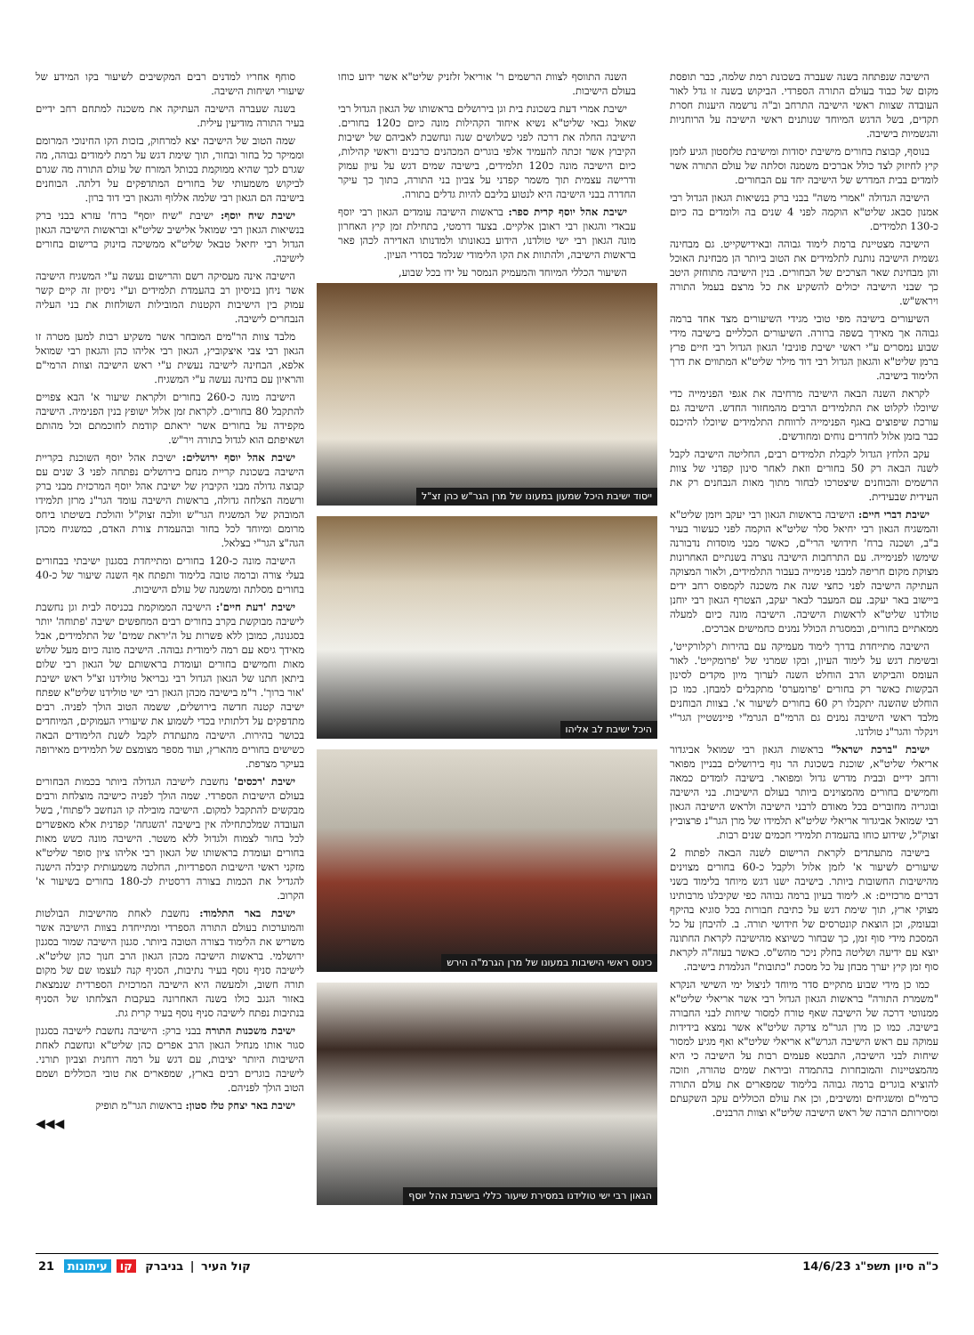הישיבה שנפתחה בשנה שעברה בשכונת רמת שלמה, כבר תופסת מקום של כבוד בעולם התורה הספרדי. הביקוש בשנה זו גדל לאור העובדה שצוות ראשי הישיבה התרחב וב"ה נרשמה היענות חסרת תקדים, בשל הדגש המיוחד שנותנים ראשי הישיבה על הרוחניות והגשמיות בישיבה.
בנוסף, קבוצת בחורים מישיבת יסודות ומישיבת טלזסטון הגיע לזמן קיץ לחיזוק לצד כולל אברכים משמנה וסלתה של עולם התורה אשר לומדים בבית המדרש של הישיבה יחד עם הבחורים.
הישיבה הגדולה "אמרי משה" בבני ברק בנשיאות הגאון הגדול רבי אמנון סבאג שליט"א הוקמה לפני 4 שנים בה ולומדים בה כיום כ-130 תלמידים.
הישיבה מצטיינת ברמת לימוד גבוהה ובאידישקייט. גם מבחינה גשמית הישיבה נותנת לתלמידים את הטוב ביותר הן מבחינת האוכל והן מבחינת שאר הצרכים של הבחורים. בנין הישיבה מתוחזק היטב כך שבני הישיבה יכולים להשקיע את כל מרצם בעמל התורה ויראש"ש.
השיעורים בישיבה מפי טובי מגידי השיעורים מצד אחד ברמה גבוהה אך מאידך בשפה ברורה. השיעורים הכלליים בישיבה מידי שבוע נמסרים ע"י ראשי ישיבת פוניבז' הגאון הגדול רבי חיים פרץ ברמן שליט"א והגאון הגדול רבי דוד מילר שליט"א המתווים את דרך הלימוד בישיבה.
לקראת השנה הבאה הישיבה מרחיבה את אגפי הפנימייה כדי שיוכלו לקלוט את התלמידים הרבים מהמחזור החדש. הישיבה גם עורכת שיפוצים באגף הפנימייה לרווחת התלמידים שיוכלו להיכנס כבר בזמן אלול לחדרים נוחים ומחודשים.
עקב הלחץ הגדול לקבלת תלמידים רבים, החליטה הישיבה לקבל לשנה הבאה רק 50 בחורים וזאת לאחר סינון קפדני של צוות הרשמים והבוחנים שיצטרכו לבחור מתוך מאות הנבחנים רק את העידית שבעידית.
ישיבת דברי חיים: הישיבה בראשות הגאון רבי יעקב ויזמן שליט"א והמשגיח הגאון רבי יחיאל סלר שליט"א הוקמה לפני כעשור בעיר ב"ב, ושכנה ברח' חידושי הרי"ם, כאשר מבני מוסדות נדבורנה שימשו לפנימייה. עם התרחבות הישיבה נוצרה בשנתיים האחרונות מצוקת מקום חריפה למבני פנימייה בעבור התלמידים, ולאור המצוקה העתיקה הישיבה לפני כחצי שנה את משכנה לקמפוס רחב ידים ביישוב באר יעקב. עם המעבר לבאר יעקב, הצטרף הגאון רבי יוחנן טולדנו שליט"א לראשות הישיבה. הישיבה מונה כיום למעלה ממאתיים בחורים, ובמסגרת הכולל נמנים כחמישים אברכים.
הישיבה מתייחדת בדרך לימוד מעמיקה עם בהירות ו'קלורקייט', ובשימת דגש על לימוד העיון, ובקו שמרני של 'פרומקייט'. לאור העומס והביקוש הרב הוחלט השנה לערוך מיון מקדים לסינון הבקשות כאשר רק בחורים 'פרומערס' מתקבלים למבחן. כמו כן הוחלט שהשנה יתקבלו רק 60 בחורים לשיעור א'. בצוות הבוחנים מלבד ראשי הישיבה נמנים גם הרמי"ם הגרמ"י פיינשטיין הגר"י וינקלר והגר"נ טולדנו.
ישיבת "ברכת ישראל" בראשות הגאון רבי שמואל אביגדור אריאלי שליט"א, שוכנת בשכונת הר נוף בירושלים בבניין מפואר ורחב ידיים ובבית מדרש גדול ומפואר. בישיבה לומדים כמאה וחמישים בחורים מהמצוינים ביותר בעולם הישיבות. בני הישיבה ובוגריה מחוברים בכל מאודם לרבני הישיבה ולראש הישיבה הגאון רבי שמואל אביגדור אריאלי שליט"א תלמידו של מרן הגר"נ פרצוביץ זצוק"ל, שידוע כוחו בהעמדת תלמידי חכמים שנים רבות.
בישיבה מתעתדים לקראת הרישום לשנה הבאה לפתוח 2 שיעורים לשיעור א' לזמן אלול ולקבל כ-60 בחורים מצוינים מהישיבות החשובות ביותר. בישיבה ישנו דגש מיוחד בלימוד בשני דברים מרכזיים: א. לימוד בעיון ברמה גבוהה כפי שקיבלנו מרבותינו מצוקי ארץ, תוך שימת דגש על כתיבת חבורות בכל סוגיא בהיקף ובעומק, וכן הוצאת קונטרסים של חידושי תורה. ב. להיבחן על כל המסכת מידי סוף זמן, כך שבחור כשיוצא מהישיבה לקראת החתונה יוצא עם ידיעה ושליטה בחלק ניכר מהש"ס. כאשר בעזה"ה לקראת סוף זמן קיץ יערך מבחן על כל מסכת "כתובות" הנלמדת בישיבה.
כמו כן מידי שבוע מתקיים סדר מיוחד לניצול ימי השישי הנקרא "משמרת התורה" בראשות הגאון הגדול רבי אשר אריאלי שליט"א ממנווטי דרכה של הישיבה שאף טורח למסור שיחות לבני החבורה בישיבה. כמו כן מרן הגר"מ צדקה שליט"א אשר נמצא בידידות עמוקה עם ראש הישיבה הגרש"א אריאלי שליט"א ואף מגיע למסור שיחות לבני הישיבה, התבטא פעמים רבות על הישיבה כי היא מהמצטיינות והמובחרות בהתמדה וביראת שמים טהורה, וזוכה להוציא בוגרים ברמה גבוהה בלימוד שמפארים את עולם התורה כרמי"ם ומשגיחים ומשיבים, וכן את עולם הכוללים עקב השקעתם ומסירותם הרבה של ראש הישיבה שליט"א וצוות הרבנים.
השנה התווסף לצוות הרשמים ר' אוריאל זלזניק שליט"א אשר ידוע כוחו בעולם הישיבות.
ישיבת אמרי דעת בשכונת בית וגן בירושלים בראשותו של הגאון הגדול רבי שאול גבאי שליט"א נשיא איחוד הקהילות מונה כיום כ120 בחורים. הישיבה החלה את דרכה לפני כשלושים שנה ונחשבת לאביהם של ישיבות הקיבוץ אשר זכתה להעמיד אלפי בוגרים המכהנים כרבנים וראשי קהילות, כיום הישיבה מונה כ120 תלמידים, בישיבה שמים דגש על עיון עמוק ודרישה עצמית תוך משמר קפדני על צביון בני התורה, בתוך כך עיקר החדרה בבני הישיבה היא לנטוע בליבם להיות גדלים בתורה.
ישיבת אהל יוסף קרית ספר: בראשות הישיבה עומדים הגאון רבי יוסף עבאדי והגאון רבי ראובן אלקיים. בצעד דרמטי, בתחילת זמן קיץ האחרון מונה הגאון רבי ישי טולדנו, הידוע בגאונותו ולמדנותו האדירה לכהן פאר בראשות הישיבה, ולהתוות את הקו הלימודי שנלמד בסדרי העיון.
השיעור הכללי המיוחד והמעמיק הנמסר על ידו בכל שבוע,
ייסוד ישיבת היכל שמעון במעונו של מרן הגר"ש כהן זצ"ל
היכל ישיבת לב אליהו
כינוס ראשי הישיבות במעונו של מרן הגרמ"ה הירש
הגאון רבי ישי טולידנו במסירת שיעור כללי בישיבת אהל יוסף
סוחף אחריו למדנים רבים המקשיבים לשיעור בקו המידע של שיעורי ושיחות הישיבה.
בשנה שעברה הישיבה העתיקה את משכנה למתחם רחב ידיים בעיר התורה מודיעין עילית.
שמה הטוב של הישיבה יצא למרחוק, בזכות הקו החינוכי המרומם וממיקר כל בחור ובחור, תוך שימת דגש על רמת לימודים גבוהה, מה שגרם לכך שהיא ממוקמת בכותל המזרח של עולם התורה מה שגרם לביקוש משמעותי של בחורים המתדפקים על דלתה. הבוחנים בישיבה הם הגאון רבי שלמה אללוף והגאון רבי דוד ברון.
ישיבת שיח יוסף: ישיבת "שיח יוסף" ברח' עזרא בבני ברק בנשיאות הגאון רבי שמואל אלישיב שליט"א ובראשות הישיבה הגאון הגדול רבי יחיאל טבאל שליט"א ממשיכה בזינוק ברישום בחורים לישיבה.
הישיבה אינה מעסיקה רשם והרישום נעשה ע"י המשגיח הישיבה אשר ניחן בניסיון רב בהעמדת תלמידים וע"י ניסיון זה קיים קשר עמוק בין הישיבות הקטנות המובילות השולחות את בני העליה הנבחרים לישיבה.
מלבד צוות הר"מים המובחר אשר משקיע רבות למען מטרה זו הגאון רבי צבי איצקוביץ, הגאון רבי אליהו כהן והגאון רבי שמואל אלפא, הבחינה לישיבה נעשית ע"י ראש הישיבה וצוות הרמי"ם והראיון עם בחינה נעשה ע"י המשגיח.
הישיבה מונה כ-260 בחורים ולקראת שיעור א' הבא צפויים להתקבל 80 בחורים. לקראת זמן אלול ישופץ בנין הפנימיה. הישיבה מקפידה על בחורים אשר יראתם קודמת לחוכמתם וכל מהותם ושאיפתם הוא לגדול בתורה ויר"ש.
ישיבת אהל יוסף ירושלים: ישיבת אהל יוסף השוכנת בקריית הישיבה בשכונת קריית מנחם בירושלים נפתחה לפני 3 שנים עם קבוצה גדולה מבני הקיבוץ של ישיבת אהל יוסף המרכזית מבני ברק ורשמה הצלחה גדולה, בראשות הישיבה עומד הגר"נ מרזן תלמידו המובהק של המשגיח הגר"ש וולבה זצוק"ל והולכת בשיטתו ביחס מרומם ומיוחד לכל בחור ובהעמדת צורת האדם, כמשגיח מכהן הגה"צ הגר"י בצלאל.
הישיבה מונה כ-120 בחורים ומתייחדת בסגנון ישיבתי בבחורים בעלי צורה וברמה טובה בלימוד ותפתח אף השנה שיעור של כ-40 בחורים מסלתה ומשמנה של עולם הישיבות.
ישיבת 'דעת חיים': הישיבה הממוקמת בכניסה לבית וגן נחשבת לישיבה מבוקשת בקרב בחורים רבים המחפשים ישיבה 'פתוחה' יותר בסגנונה, כמובן ללא פשרות על ה'יראת שמים' של התלמידים, אבל מאידך גיסא עם רמה לימודית גבוהה. הישיבה מונה כיום מעל שלוש מאות וחמישים בחורים ועומדת בראשותם של הגאון רבי שלום ביתאן חתנו של הגאון הגדול רבי גבריאל טולידנו זצ"ל ראש ישיבת 'אור ברוך'. ר"מ בישיבה מכהן הגאון רבי ישי טולידנו שליט"א שפתח ישיבה קטנה חדשה בירושלים, ששמה הטוב הולך לפניה. רבים מתדפקים על דלתותיו בכדי לשמוע את שיעוריו העמוקים, המיוחדים בכושר בהירות. הישיבה מתעתדת לקבל לשנת הלימודים הבאה כשישים בחורים מהארץ, ועוד מספר מצומצם של תלמידים מאירופה בעיקר מצרפת.
ישיבת 'רכסים' נחשבת לישיבה הגדולה ביותר בכמות הבחורים בעולם הישיבות הספרדי. שמה הולך לפניה כישיבה מוצלחת ורבים מבקשים להתקבל למקום. הישיבה מובילה קו הנחשב ל'פתוח', בשל העובדה שמלכתחילה אין בישיבה 'השגחה' קפדנית אלא מאפשרים לכל בחור לצמוח ולגדול ללא משטר. הישיבה מונה כשש מאות בחורים ועומדת בראשותו של הגאון רבי אליהו ציון סופר שליט"א מזקני ראשי הישיבות הספרדיות, החלטה משמעותית קיבלה הישנה להגדיל את הכמות בצורה דרסטית לכ-180 בחורים בשיעור א' הקרוב.
ישיבת באר התלמוד: נחשבת לאחת מהישיבות הבולטות והמוערכות בעולם התורה הספרדי ומתייחדת בצוות הישיבה אשר משריש את הלימוד בצורה הטובה ביותר. סגנון הישיבה שמור בסגנון ירושלמי. בראשות הישיבה מכהן הגאון הרב חנוך כהן שליט"א. לישיבה סניף נוסף בעיר נתיבות, הסניף קנה לעצמו שם של מקום תורה חשוב, ולמעשה היא הישיבה המרכזית הספרדית שנמצאת באזור הנגב כולו בשנה האחרונה בעקבות הצלחתו של הסניף בנתיבות נפתח לישיבה סניף נוסף בעיר קרית גת.
ישיבת משכנות התורה בבני ברק: הישיבה נחשבת לישיבה בסגנון סגור אותו מנחיל הגאון הרב אפרים כהן שליט"א ונחשבת לאחת הישיבות היותר יציבות, עם דגש על רמה רוחנית וצביון תורני. לישיבה בוגרים רבים בארץ, שמפארים את טובי הכוללים ושמם הטוב הולך לפניהם.
ישיבת באר יצחק טלז סטון: בראשות הגר"מ תופיק
◀◀◀
כ"ה סיון תשפ"ג 14/6/23 קול העיר | בניברק קו עיתונות 21